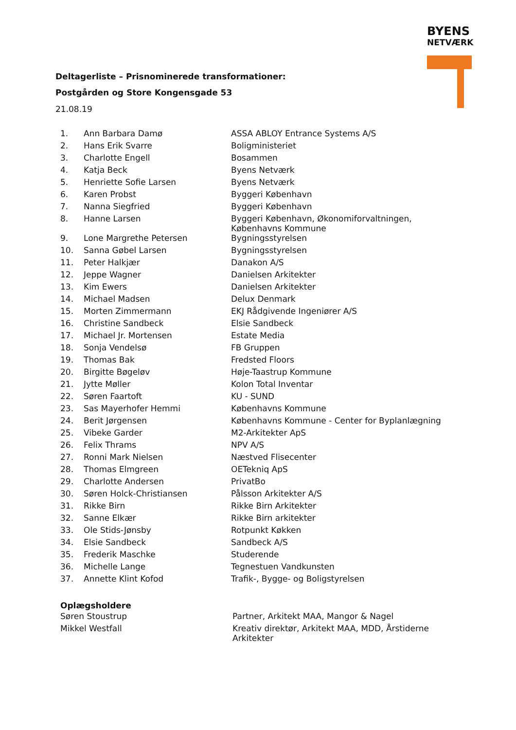BYENS
NETVÆRK
Deltagerliste – Prisnominerede transformationer:
Postgården og Store Kongensgade 53
21.08.19
| 1. | Ann Barbara Damø | ASSA ABLOY Entrance Systems A/S |
| 2. | Hans Erik Svarre | Boligministeriet |
| 3. | Charlotte Engell | Bosammen |
| 4. | Katja Beck | Byens Netværk |
| 5. | Henriette Sofie Larsen | Byens Netværk |
| 6. | Karen Probst | Byggeri København |
| 7. | Nanna Siegfried | Byggeri København |
| 8. | Hanne Larsen | Byggeri København, Økonomiforvaltningen, Københavns Kommune |
| 9. | Lone Margrethe Petersen | Bygningsstyrelsen |
| 10. | Sanna Gøbel Larsen | Bygningsstyrelsen |
| 11. | Peter Halkjær | Danakon A/S |
| 12. | Jeppe Wagner | Danielsen Arkitekter |
| 13. | Kim Ewers | Danielsen Arkitekter |
| 14. | Michael Madsen | Delux Denmark |
| 15. | Morten Zimmermann | EKJ Rådgivende Ingeniører A/S |
| 16. | Christine Sandbeck | Elsie Sandbeck |
| 17. | Michael Jr. Mortensen | Estate Media |
| 18. | Sonja Vendelsø | FB Gruppen |
| 19. | Thomas Bak | Fredsted Floors |
| 20. | Birgitte Bøgeløv | Høje-Taastrup Kommune |
| 21. | Jytte Møller | Kolon Total Inventar |
| 22. | Søren Faartoft | KU - SUND |
| 23. | Sas Mayerhofer Hemmi | Københavns Kommune |
| 24. | Berit Jørgensen | Københavns Kommune - Center for Byplanlægning |
| 25. | Vibeke Garder | M2-Arkitekter ApS |
| 26. | Felix Thrams | NPV A/S |
| 27. | Ronni Mark Nielsen | Næstved Flisecenter |
| 28. | Thomas Elmgreen | OETekniq ApS |
| 29. | Charlotte Andersen | PrivatBo |
| 30. | Søren Holck-Christiansen | Pålsson Arkitekter A/S |
| 31. | Rikke Birn | Rikke Birn Arkitekter |
| 32. | Sanne Elkær | Rikke Birn arkitekter |
| 33. | Ole Stids-Jønsby | Rotpunkt Køkken |
| 34. | Elsie Sandbeck | Sandbeck A/S |
| 35. | Frederik Maschke | Studerende |
| 36. | Michelle Lange | Tegnestuen Vandkunsten |
| 37. | Annette Klint Kofod | Trafik-, Bygge- og Boligstyrelsen |
Oplægsholdere
| Søren Stoustrup | Partner, Arkitekt MAA, Mangor & Nagel |
| Mikkel Westfall | Kreativ direktør, Arkitekt MAA, MDD, Årstiderne Arkitekter |